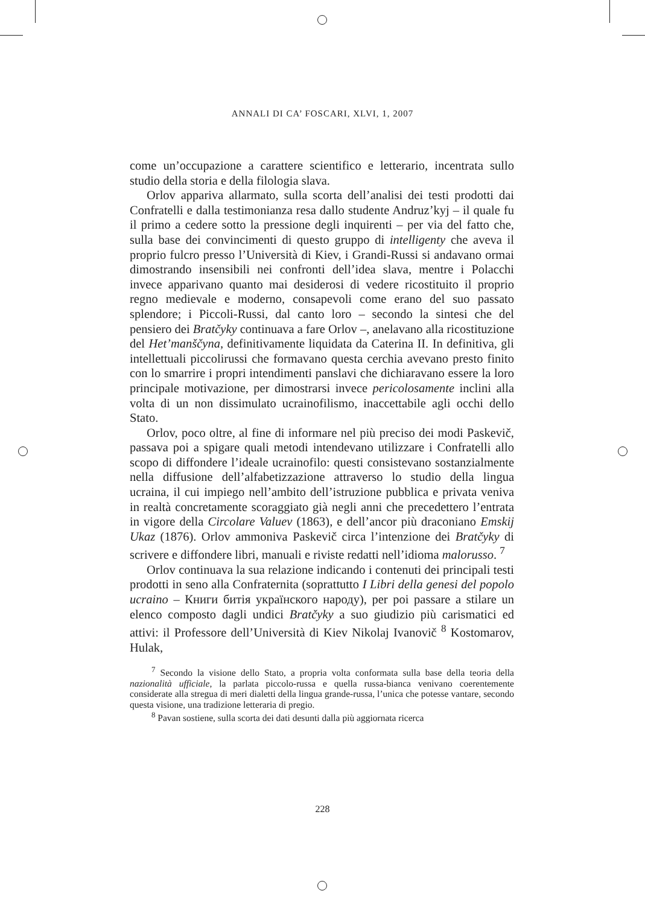ANNALI DI CA’ FOSCARI, XLVI, 1, 2007
come un’occupazione a carattere scientifico e letterario, incentrata sullo studio della storia e della filologia slava.
Orlov appariva allarmato, sulla scorta dell’analisi dei testi prodotti dai Confratelli e dalla testimonianza resa dallo studente Andruz’kyj – il quale fu il primo a cedere sotto la pressione degli inquirenti – per via del fatto che, sulla base dei convincimenti di questo gruppo di intelligenty che aveva il proprio fulcro presso l’Università di Kiev, i Grandi-Russi si andavano ormai dimostrando insensibili nei confronti dell’idea slava, mentre i Polacchi invece apparivano quanto mai desiderosi di vedere ricostituito il proprio regno medievale e moderno, consapevoli come erano del suo passato splendore; i Piccoli-Russi, dal canto loro – secondo la sintesi che del pensiero dei Bratčyky continuava a fare Orlov –, anelavano alla ricostituzione del Het’manščyna, definitivamente liquidata da Caterina II. In definitiva, gli intellettuali piccolirussi che formavano questa cerchia avevano presto finito con lo smarrire i propri intendimenti panslavi che dichiaravano essere la loro principale motivazione, per dimostrarsi invece pericolosamente inclini alla volta di un non dissimulato ucrainofilismo, inaccettabile agli occhi dello Stato.
Orlov, poco oltre, al fine di informare nel più preciso dei modi Paskevič, passava poi a spigare quali metodi intendevano utilizzare i Confratelli allo scopo di diffondere l’ideale ucrainofilo: questi consistevano sostanzialmente nella diffusione dell’alfabetizzazione attraverso lo studio della lingua ucraina, il cui impiego nell’ambito dell’istruzione pubblica e privata veniva in realtà concretamente scoraggiato già negli anni che precedettero l’entrata in vigore della Circolare Valuev (1863), e dell’ancor più draconiano Emskij Ukaz (1876). Orlov ammoniva Paskevič circa l’intenzione dei Bratčyky di scrivere e diffondere libri, manuali e riviste redatti nell’idioma malorusso. <sup>7</sup>
Orlov continuava la sua relazione indicando i contenuti dei principali testi prodotti in seno alla Confraternita (soprattutto I Libri della genesi del popolo ucraino – Книги битія українского народу), per poi passare a stilare un elenco composto dagli undici Bratčyky a suo giudizio più carismatici ed attivi: il Professore dell’Università di Kiev Nikolaj Ivanovič <sup>8</sup> Kostomarov, Hulak,
<sup>7</sup> Secondo la visione dello Stato, a propria volta conformata sulla base della teoria della nazionalità ufficiale, la parlata piccolo-russa e quella russa-bianca venivano coerentemente considerate alla stregua di meri dialetti della lingua grande-russa, l’unica che potesse vantare, secondo questa visione, una tradizione letteraria di pregio.
<sup>8</sup> Pavan sostiene, sulla scorta dei dati desunti dalla più aggiornata ricerca
228